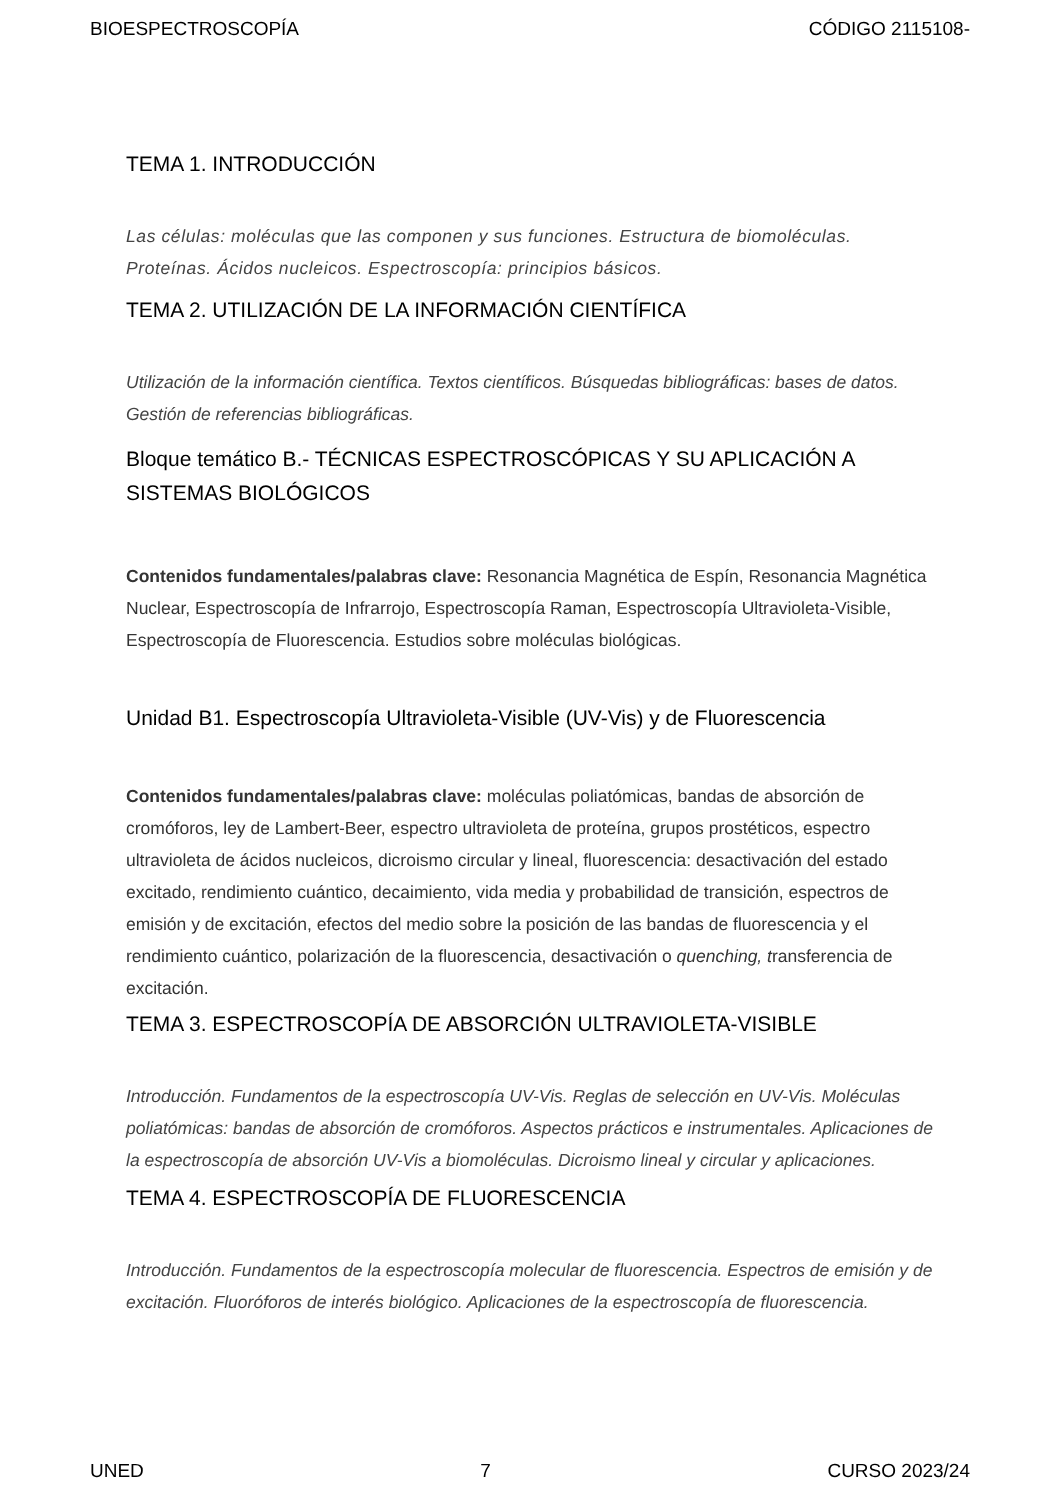BIOESPECTROSCOPÍA CÓDIGO 2115108-
TEMA 1. INTRODUCCIÓN
Las células: moléculas que las componen y sus funciones. Estructura de biomoléculas. Proteínas. Ácidos nucleicos. Espectroscopía: principios básicos.
TEMA 2. UTILIZACIÓN DE LA INFORMACIÓN CIENTÍFICA
Utilización de la información científica. Textos científicos. Búsquedas bibliográficas: bases de datos. Gestión de referencias bibliográficas.
Bloque temático B.- TÉCNICAS ESPECTROSCÓPICAS Y SU APLICACIÓN A SISTEMAS BIOLÓGICOS
Contenidos fundamentales/palabras clave: Resonancia Magnética de Espín, Resonancia Magnética Nuclear, Espectroscopía de Infrarrojo, Espectroscopía Raman, Espectroscopía Ultravioleta-Visible, Espectroscopía de Fluorescencia. Estudios sobre moléculas biológicas.
Unidad B1. Espectroscopía Ultravioleta-Visible (UV-Vis) y de Fluorescencia
Contenidos fundamentales/palabras clave: moléculas poliatómicas, bandas de absorción de cromóforos, ley de Lambert-Beer, espectro ultravioleta de proteína, grupos prostéticos, espectro ultravioleta de ácidos nucleicos, dicroismo circular y lineal, fluorescencia: desactivación del estado excitado, rendimiento cuántico, decaimiento, vida media y probabilidad de transición, espectros de emisión y de excitación, efectos del medio sobre la posición de las bandas de fluorescencia y el rendimiento cuántico, polarización de la fluorescencia, desactivación o quenching, transferencia de excitación.
TEMA 3. ESPECTROSCOPÍA DE ABSORCIÓN ULTRAVIOLETA-VISIBLE
Introducción. Fundamentos de la espectroscopía UV-Vis. Reglas de selección en UV-Vis. Moléculas poliatómicas: bandas de absorción de cromóforos. Aspectos prácticos e instrumentales. Aplicaciones de la espectroscopía de absorción UV-Vis a biomoléculas. Dicroismo lineal y circular y aplicaciones.
TEMA 4. ESPECTROSCOPÍA DE FLUORESCENCIA
Introducción. Fundamentos de la espectroscopía molecular de fluorescencia. Espectros de emisión y de excitación. Fluoróforos de interés biológico. Aplicaciones de la espectroscopía de fluorescencia.
UNED 7 CURSO 2023/24